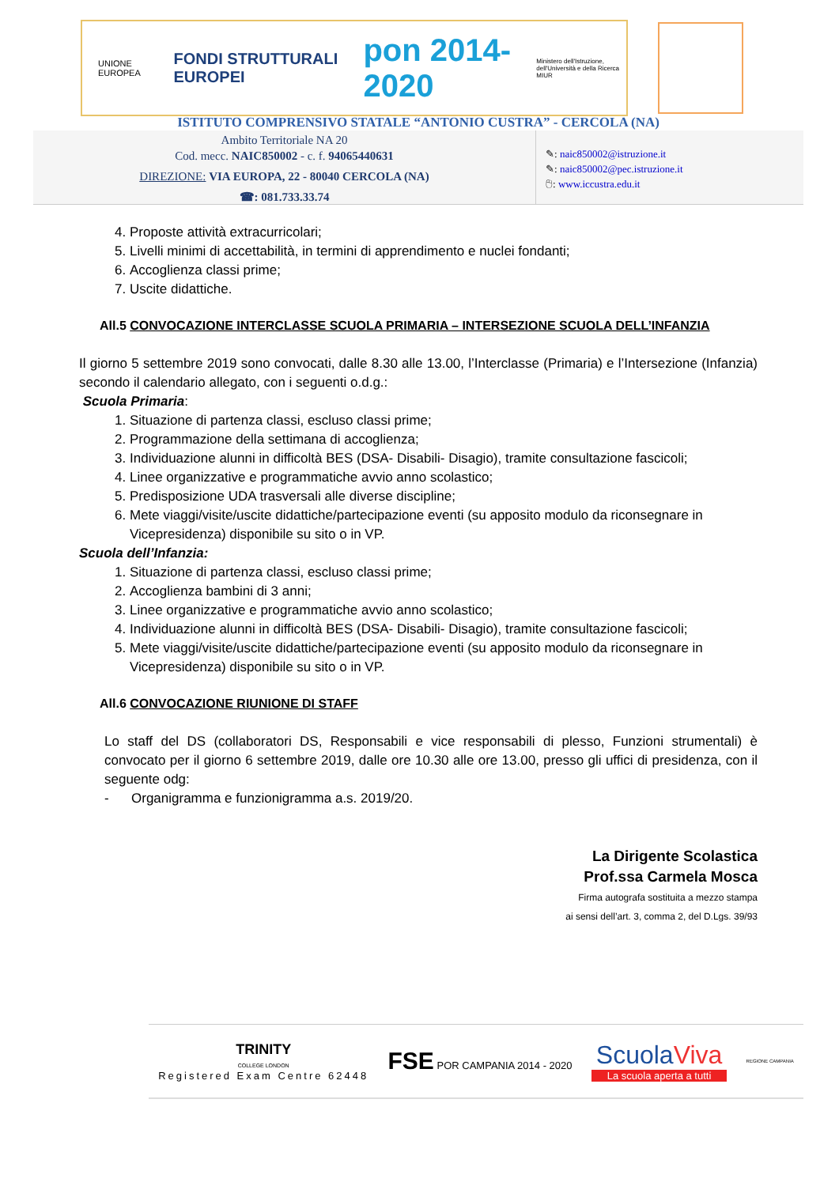UNIONE EUROPEA
FONDI STRUTTURALI EUROPEI
pon 2014-2020
Ministero dell'Istruzione, dell'Università e della Ricerca MIUR
ISTITUTO COMPRENSIVO STATALE “ANTONIO CUSTRA” - CERCOLA (NA)
Ambito Territoriale NA 20
Cod. mecc. NAIC850002 - c. f. 94065440631
DIREZIONE: VIA EUROPA, 22 - 80040 CERCOLA (NA)
☎: 081.733.33.74
✎: naic850002@istruzione.it
✎: naic850002@pec.istruzione.it
🖰: www.iccustra.edu.it
4. Proposte attività extracurricolari;
5. Livelli minimi di accettabilità, in termini di apprendimento e nuclei fondanti;
6. Accoglienza classi prime;
7. Uscite didattiche.
All.5 CONVOCAZIONE INTERCLASSE SCUOLA PRIMARIA – INTERSEZIONE SCUOLA DELL’INFANZIA
Il giorno 5 settembre 2019 sono convocati, dalle 8.30 alle 13.00, l’Interclasse (Primaria) e l’Intersezione (Infanzia) secondo il calendario allegato, con i seguenti o.d.g.:
Scuola Primaria:
1. Situazione di partenza classi, escluso classi prime;
2. Programmazione della settimana di accoglienza;
3. Individuazione alunni in difficoltà BES (DSA- Disabili- Disagio), tramite consultazione fascicoli;
4. Linee organizzative e programmatiche avvio anno scolastico;
5. Predisposizione UDA trasversali alle diverse discipline;
6. Mete viaggi/visite/uscite didattiche/partecipazione eventi (su apposito modulo da riconsegnare in Vicepresidenza) disponibile su sito o in VP.
Scuola dell’Infanzia:
1. Situazione di partenza classi, escluso classi prime;
2. Accoglienza bambini di 3 anni;
3. Linee organizzative e programmatiche avvio anno scolastico;
4. Individuazione alunni in difficoltà BES (DSA- Disabili- Disagio), tramite consultazione fascicoli;
5. Mete viaggi/visite/uscite didattiche/partecipazione eventi (su apposito modulo da riconsegnare in Vicepresidenza) disponibile su sito o in VP.
All.6 CONVOCAZIONE RIUNIONE DI STAFF
Lo staff del DS (collaboratori DS, Responsabili e vice responsabili di plesso, Funzioni strumentali) è convocato per il giorno 6 settembre 2019, dalle ore 10.30 alle ore 13.00, presso gli uffici di presidenza, con il seguente odg:
- Organigramma e funzionigramma a.s. 2019/20.
La Dirigente Scolastica
Prof.ssa Carmela Mosca
Firma autografa sostituita a mezzo stampa
ai sensi dell’art. 3, comma 2, del D.Lgs. 39/93
TRINITY
COLLEGE LONDON
Registered Exam Centre 62448
FSE POR CAMPANIA 2014 - 2020
ScuolaViva
La scuola aperta a tutti
REGIONE CAMPANIA